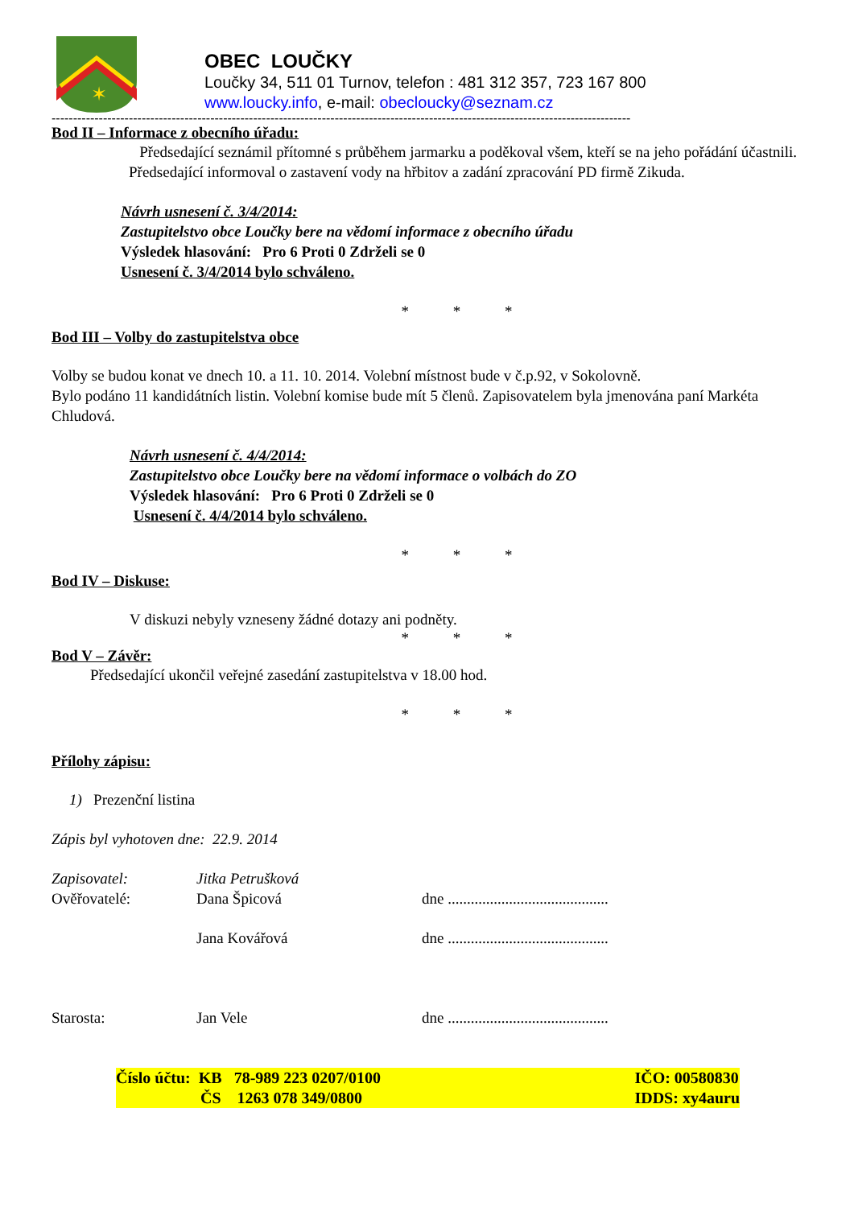✶
OBEC LOUČKY
Loučky 34, 511 01 Turnov, telefon : 481 312 357, 723 167 800
www.loucky.info, e-mail: obecloucky@seznam.cz
---------------------------------------------------------------------------------------------------------------------------------------
Bod II – Informace z obecního úřadu:
Předsedající seznámil přítomné s průběhem jarmarku a poděkoval všem, kteří se na jeho pořádání účastnili.
Předsedající informoval o zastavení vody na hřbitov a zadání zpracování PD firmě Zikuda.
Návrh usnesení č. 3/4/2014:
Zastupitelstvo obce Loučky bere na vědomí informace z obecního úřadu
Výsledek hlasování: Pro 6 Proti 0 Zdrželi se 0
Usnesení č. 3/4/2014 bylo schváleno.
* * *
Bod III – Volby do zastupitelstva obce
Volby se budou konat ve dnech 10. a 11. 10. 2014. Volební místnost bude v č.p.92, v Sokolovně.
Bylo podáno 11 kandidátních listin. Volební komise bude mít 5 členů. Zapisovatelem byla jmenována paní Markéta Chludová.
Návrh usnesení č. 4/4/2014:
Zastupitelstvo obce Loučky bere na vědomí informace o volbách do ZO
Výsledek hlasování: Pro 6 Proti 0 Zdrželi se 0
Usnesení č. 4/4/2014 bylo schváleno.
* * *
Bod IV – Diskuse:
V diskuzi nebyly vzneseny žádné dotazy ani podněty.
* * *
Bod V – Závěr:
Předsedající ukončil veřejné zasedání zastupitelstva v 18.00 hod.
* * *
Přílohy zápisu:
1) Prezenční listina
Zápis byl vyhotoven dne: 22.9. 2014
Zapisovatel:
Jitka Petrušková
Ověřovatelé:
Dana Špicová
dne ..........................................
Jana Kovářová
dne ..........................................
Starosta:
Jan Vele
dne ..........................................
Číslo účtu: KB 78-989 223 0207/0100
ČS 1263 078 349/0800
IČO: 00580830
IDDS: xy4auru